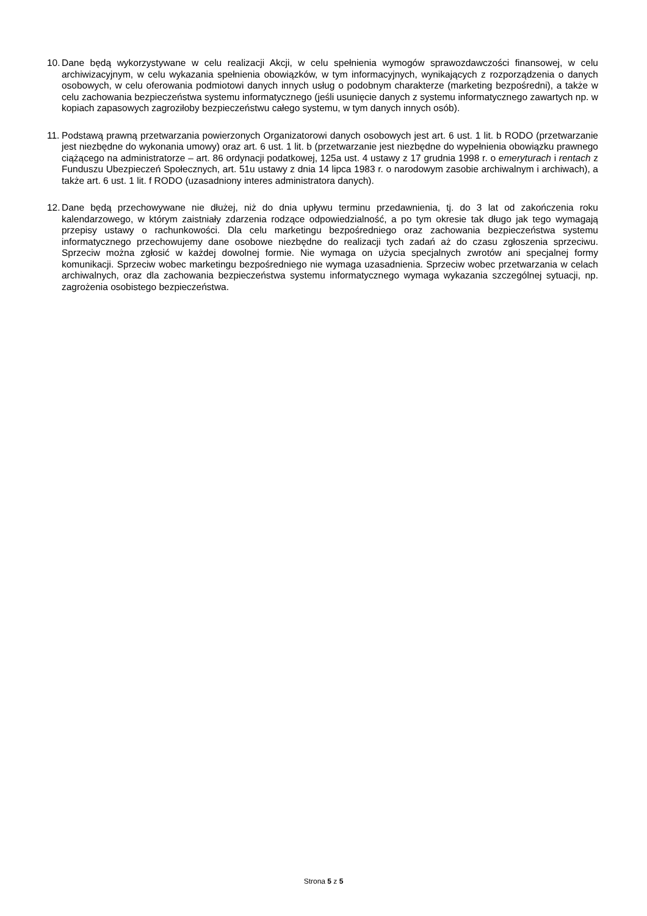10. Dane będą wykorzystywane w celu realizacji Akcji, w celu spełnienia wymogów sprawozdawczości finansowej, w celu archiwizacyjnym, w celu wykazania spełnienia obowiązków, w tym informacyjnych, wynikających z rozporządzenia o danych osobowych, w celu oferowania podmiotowi danych innych usług o podobnym charakterze (marketing bezpośredni), a także w celu zachowania bezpieczeństwa systemu informatycznego (jeśli usunięcie danych z systemu informatycznego zawartych np. w kopiach zapasowych zagroziłoby bezpieczeństwu całego systemu, w tym danych innych osób).
11. Podstawą prawną przetwarzania powierzonych Organizatorowi danych osobowych jest art. 6 ust. 1 lit. b RODO (przetwarzanie jest niezbędne do wykonania umowy) oraz art. 6 ust. 1 lit. b (przetwarzanie jest niezbędne do wypełnienia obowiązku prawnego ciążącego na administratorze – art. 86 ordynacji podatkowej, 125a ust. 4 ustawy z 17 grudnia 1998 r. o emeryturach i rentach z Funduszu Ubezpieczeń Społecznych, art. 51u ustawy z dnia 14 lipca 1983 r. o narodowym zasobie archiwalnym i archiwach), a także art. 6 ust. 1 lit. f RODO (uzasadniony interes administratora danych).
12. Dane będą przechowywane nie dłużej, niż do dnia upływu terminu przedawnienia, tj. do 3 lat od zakończenia roku kalendarzowego, w którym zaistniały zdarzenia rodzące odpowiedzialność, a po tym okresie tak długo jak tego wymagają przepisy ustawy o rachunkowości. Dla celu marketingu bezpośredniego oraz zachowania bezpieczeństwa systemu informatycznego przechowujemy dane osobowe niezbędne do realizacji tych zadań aż do czasu zgłoszenia sprzeciwu. Sprzeciw można zgłosić w każdej dowolnej formie. Nie wymaga on użycia specjalnych zwrotów ani specjalnej formy komunikacji. Sprzeciw wobec marketingu bezpośredniego nie wymaga uzasadnienia. Sprzeciw wobec przetwarzania w celach archiwalnych, oraz dla zachowania bezpieczeństwa systemu informatycznego wymaga wykazania szczególnej sytuacji, np. zagrożenia osobistego bezpieczeństwa.
Strona 5 z 5